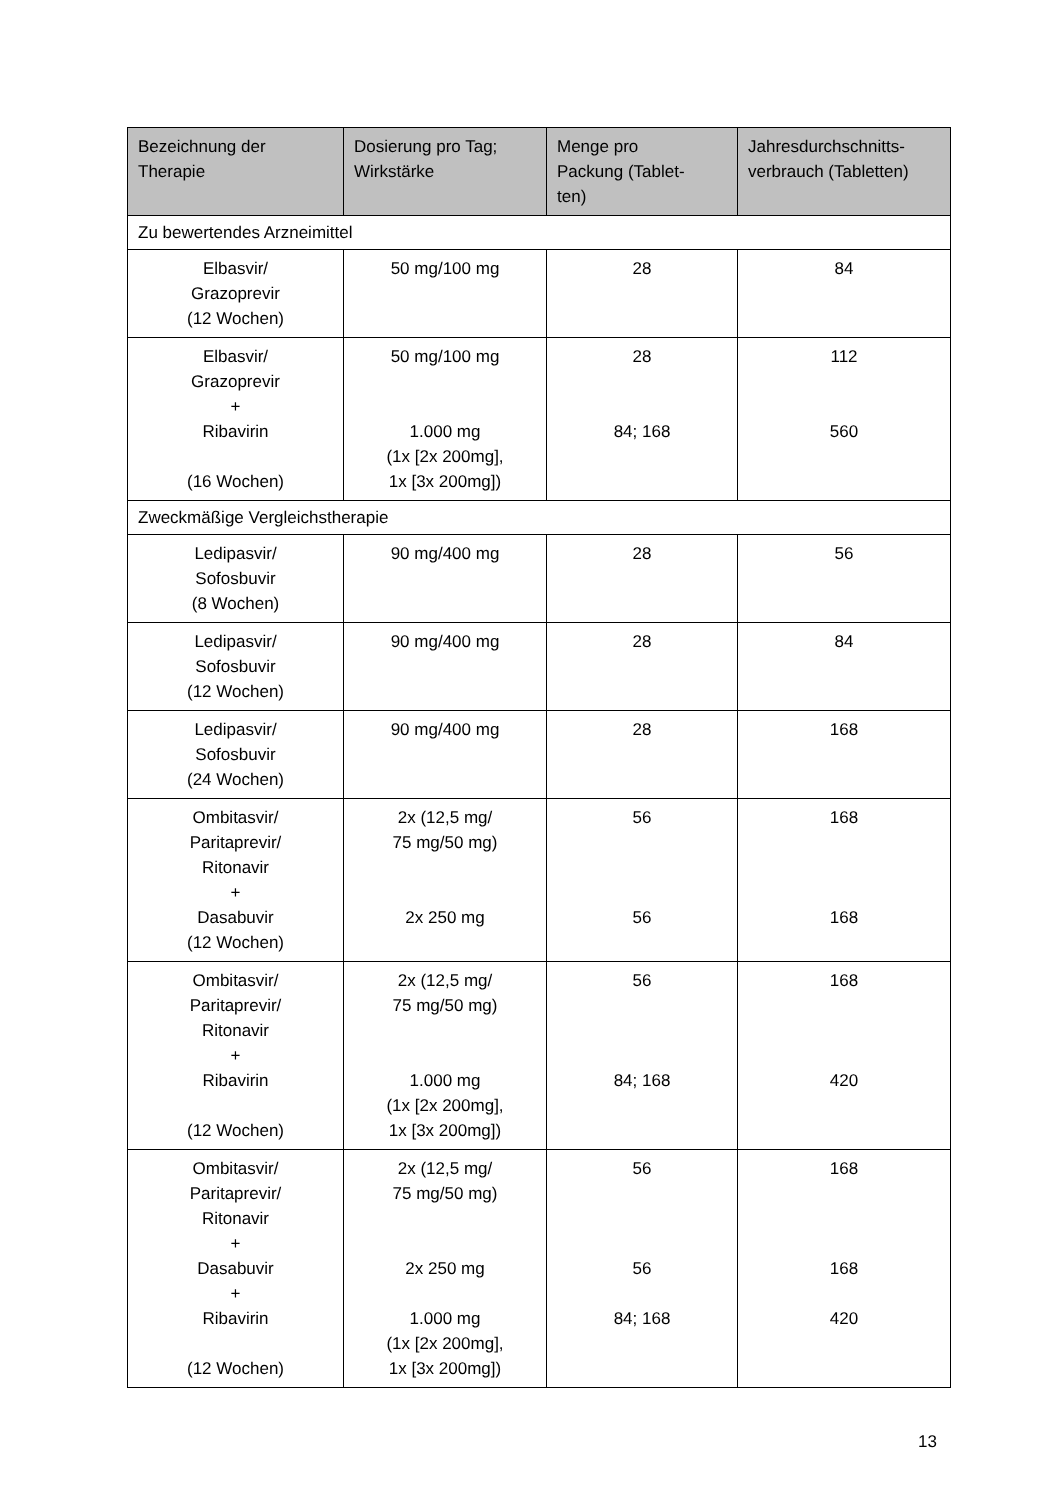| Bezeichnung der Therapie | Dosierung pro Tag; Wirkstärke | Menge pro Packung (Tablet- ten) | Jahresdurchschnitts- verbrauch (Tabletten) |
| --- | --- | --- | --- |
| Zu bewertendes Arzneimittel | | | |
| Elbasvir/ Grazoprevir (12 Wochen) | 50 mg/100 mg | 28 | 84 |
| Elbasvir/ Grazoprevir + Ribavirin (16 Wochen) | 50 mg/100 mg 1.000 mg (1x [2x 200mg], 1x [3x 200mg]) | 28 84; 168 | 112 560 |
| Zweckmäßige Vergleichstherapie | | | |
| Ledipasvir/ Sofosbuvir (8 Wochen) | 90 mg/400 mg | 28 | 56 |
| Ledipasvir/ Sofosbuvir (12 Wochen) | 90 mg/400 mg | 28 | 84 |
| Ledipasvir/ Sofosbuvir (24 Wochen) | 90 mg/400 mg | 28 | 168 |
| Ombitasvir/ Paritaprevir/ Ritonavir + Dasabuvir (12 Wochen) | 2x (12,5 mg/ 75 mg/50 mg) 2x 250 mg | 56 56 | 168 168 |
| Ombitasvir/ Paritaprevir/ Ritonavir + Ribavirin (12 Wochen) | 2x (12,5 mg/ 75 mg/50 mg) 1.000 mg (1x [2x 200mg], 1x [3x 200mg]) | 56 84; 168 | 168 420 |
| Ombitasvir/ Paritaprevir/ Ritonavir + Dasabuvir + Ribavirin (12 Wochen) | 2x (12,5 mg/ 75 mg/50 mg) 2x 250 mg 1.000 mg (1x [2x 200mg], 1x [3x 200mg]) | 56 56 84; 168 | 168 168 420 |
13